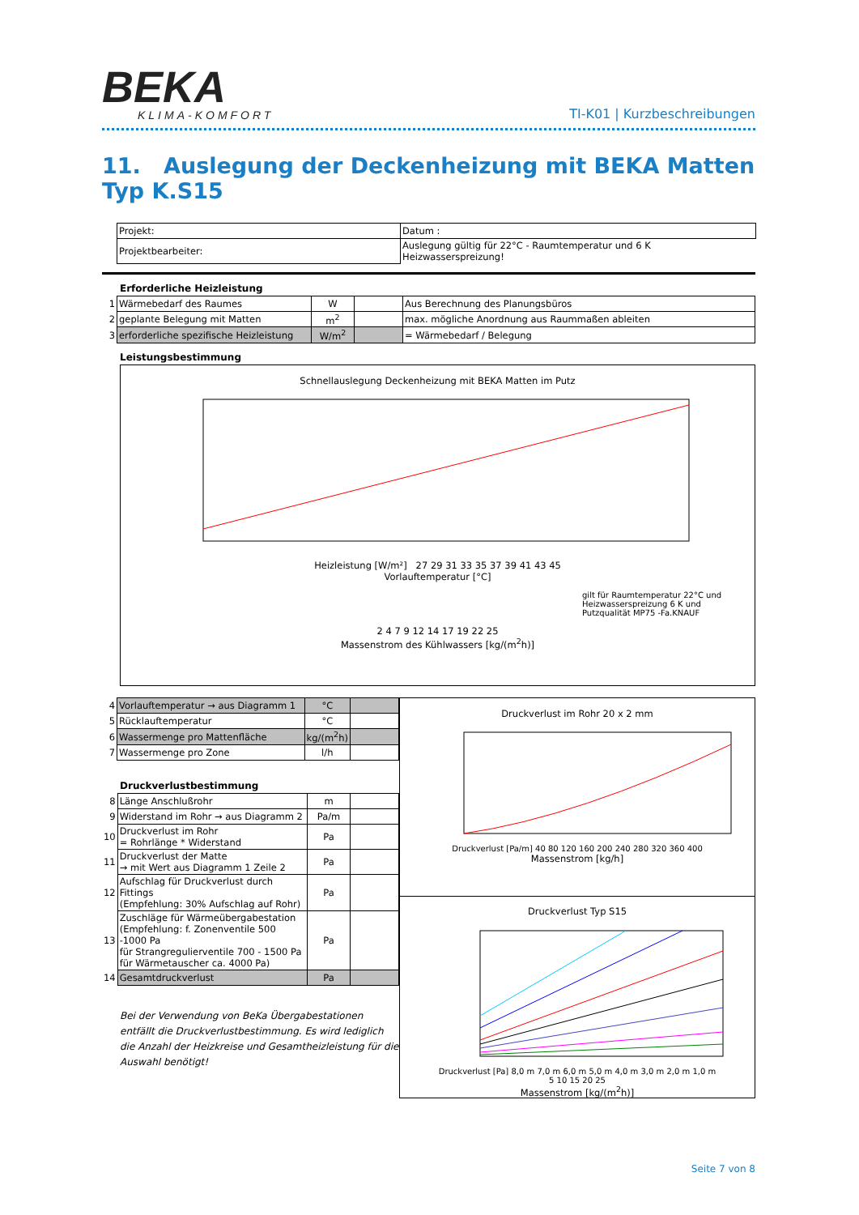BEKA
KLIMA-KOMFORT
TI-K01 | Kurzbeschreibungen
11. Auslegung der Deckenheizung mit BEKA Matten Typ K.S15
| Projekt: | Datum : |
| Projektbearbeiter: | Auslegung gültig für 22°C - Raumtemperatur und 6 K Heizwasserspreizung! |
Erforderliche Heizleistung
| 1 | Wärmebedarf des Raumes | W | | Aus Berechnung des Planungsbüros |
| 2 | geplante Belegung mit Matten | m<sup>2</sup> | | max. mögliche Anordnung aus Raummaßen ableiten |
| 3 | erforderliche spezifische Heizleistung | W/m<sup>2</sup> | | = Wärmebedarf / Belegung |
Leistungsbestimmung
Schnellauslegung Deckenheizung mit BEKA Matten im Putz
Heizleistung [W/m²] 27 29 31 33 35 37 39 41 43 45
Vorlauftemperatur [°C]
gilt für Raumtemperatur 22°C und
Heizwasserspreizung 6 K und
Putzqualität MP75 -Fa.KNAUF
2 4 7 9 12 14 17 19 22 25
Massenstrom des Kühlwassers [kg/(m<sup>2</sup>h)]
| 4 | Vorlauftemperatur → aus Diagramm 1 | °C | |
| 5 | Rücklauftemperatur | °C | |
| 6 | Wassermenge pro Mattenfläche | kg/(m<sup>2</sup>h) | |
| 7 | Wassermenge pro Zone | l/h | |
Druckverlustbestimmung
| 8 | Länge Anschlußrohr | m | |
| 9 | Widerstand im Rohr → aus Diagramm 2 | Pa/m | |
| 10 | Druckverlust im Rohr = Rohrlänge * Widerstand | Pa | |
| 11 | Druckverlust der Matte → mit Wert aus Diagramm 1 Zeile 2 | Pa | |
| 12 | Aufschlag für Druckverlust durch Fittings (Empfehlung: 30% Aufschlag auf Rohr) | Pa | |
| 13 | Zuschläge für Wärmeübergabestation (Empfehlung: f. Zonenventile 500 -1000 Pa für Strangregulierventile 700 - 1500 Pa für Wärmetauscher ca. 4000 Pa) | Pa | |
| 14 | Gesamtdruckverlust | Pa | |
Bei der Verwendung von BeKa Übergabestationen entfällt die Druckverlustbestimmung. Es wird lediglich die Anzahl der Heizkreise und Gesamtheizleistung für die Auswahl benötigt!
Druckverlust im Rohr 20 x 2 mm
Druckverlust [Pa/m] 40 80 120 160 200 240 280 320 360 400
Massenstrom [kg/h]
Druckverlust Typ S15
Druckverlust [Pa] 8,0 m 7,0 m 6,0 m 5,0 m 4,0 m 3,0 m 2,0 m 1,0 m
5 10 15 20 25
Massenstrom [kg/(m<sup>2</sup>h)]
Seite 7 von 8